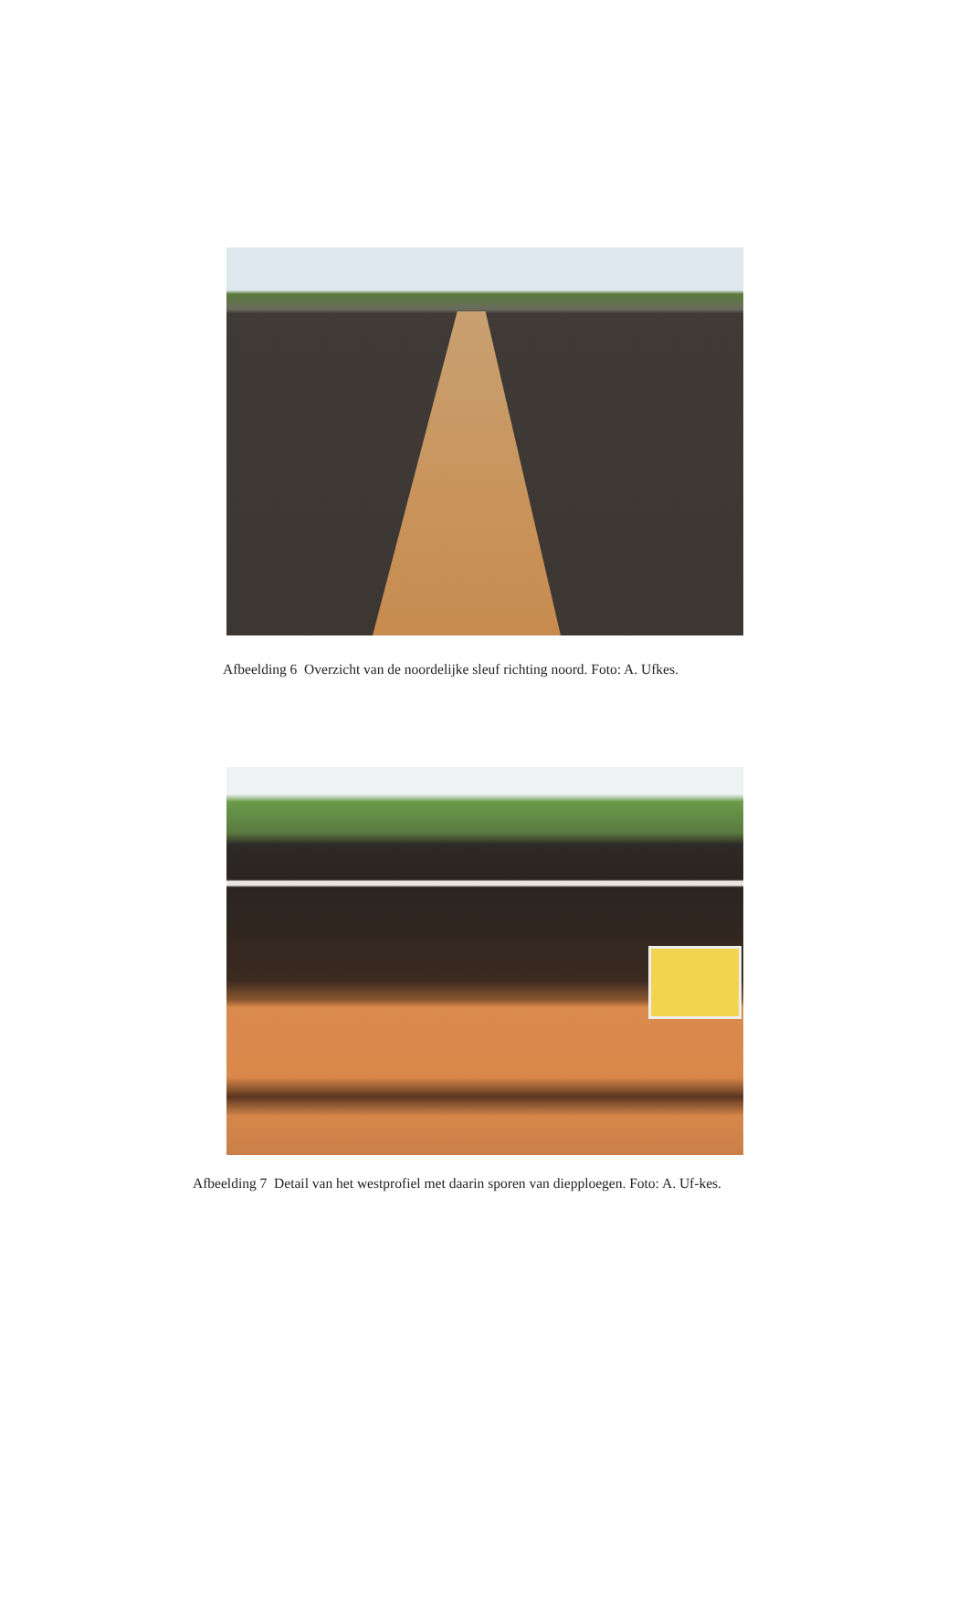Afbeelding 6 Overzicht van de noordelijke sleuf richting noord. Foto: A. Ufkes.
Afbeelding 7 Detail van het westprofiel met daarin sporen van diepploegen. Foto: A. Uf-kes.